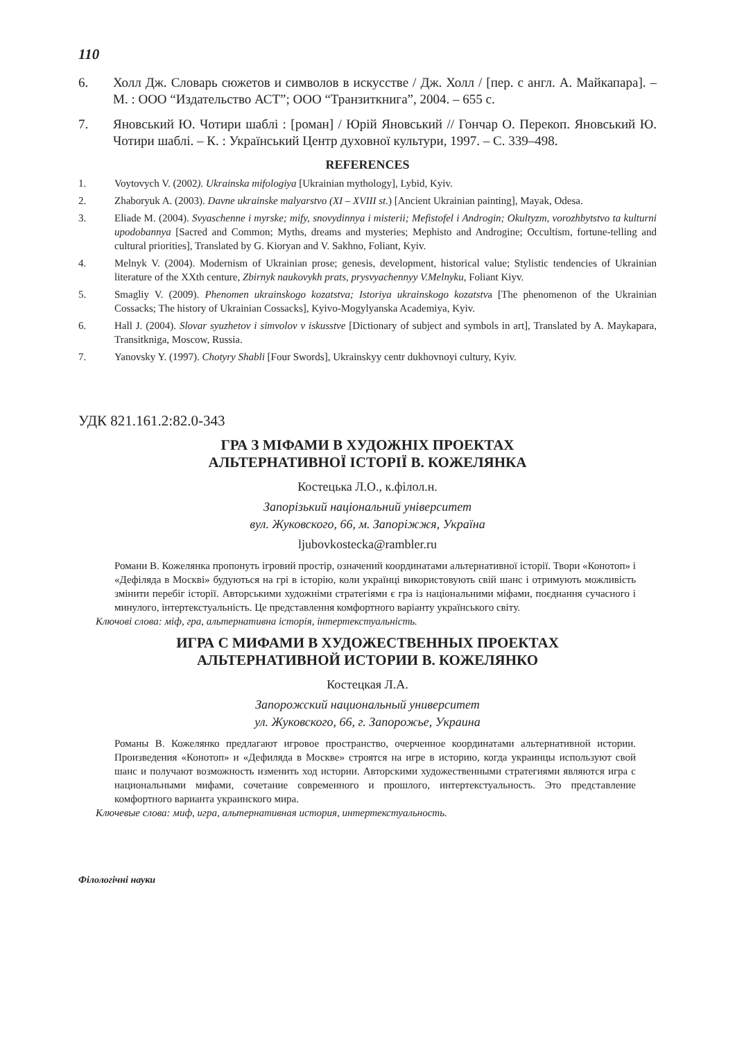110
6. Холл Дж. Словарь сюжетов и символов в искусстве / Дж. Холл / [пер. с англ. А. Майкапара]. – М. : ООО “Издательство АСТ”; ООО “Транзиткнига”, 2004. – 655 с.
7. Яновський Ю. Чотири шаблі : [роман] / Юрій Яновський // Гончар О. Перекоп. Яновський Ю. Чотири шаблі. – К. : Український Центр духовної культури, 1997. – С. 339–498.
REFERENCES
1. Voytovych V. (2002). Ukrainska mifologiya [Ukrainian mythology], Lybid, Kyiv.
2. Zhaboryuk A. (2003). Davne ukrainske malyarstvo (XI – XVIII st.) [Ancient Ukrainian painting], Mayak, Odesa.
3. Eliade M. (2004). Svyaschenne i myrske; mify, snovydinnya i misterii; Mefistofel i Androgin; Okultyzm, vorozhbytstvo ta kulturni upodobannya [Sacred and Common; Myths, dreams and mysteries; Mephisto and Androgine; Occultism, fortune-telling and cultural priorities], Translated by G. Kioryan and V. Sakhno, Foliant, Kyiv.
4. Melnyk V. (2004). Modernism of Ukrainian prose; genesis, development, historical value; Stylistic tendencies of Ukrainian literature of the XXth centure, Zbirnyk naukovykh prats, prysvyachennyy V.Melnyku, Foliant Kiyv.
5. Smagliy V. (2009). Phenomen ukrainskogo kozatstva; Istoriya ukrainskogo kozatstva [The phenomenon of the Ukrainian Cossacks; The history of Ukrainian Cossacks], Kyivo-Mogylyanska Academiya, Kyiv.
6. Hall J. (2004). Slovar syuzhetov i simvolov v iskusstve [Dictionary of subject and symbols in art], Translated by A. Maykapara, Transitkniga, Moscow, Russia.
7. Yanovsky Y. (1997). Chotyry Shabli [Four Swords], Ukrainskyy centr dukhovnoyi cultury, Kyiv.
УДК 821.161.2:82.0-343
ГРА З МІФАМИ В ХУДОЖНІХ ПРОЕКТАХ
АЛЬТЕРНАТИВНОЇ ІСТОРІЇ В. КОЖЕЛЯНКА
Костецька Л.О., к.філол.н.
Запорізький національний університет
вул. Жуковского, 66, м. Запоріжжя, Україна
ljubovkostecka@rambler.ru
Романи В. Кожелянка пропонуть ігровий простір, означений координатами альтернативної історії. Твори «Конотоп» і «Дефіляда в Москві» будуються на грі в історію, коли українці використовують свій шанс і отримують можливість змінити перебіг історії. Авторськими художніми стратегіями є гра із національними міфами, поєднання сучасного і минулого, інтертекстуальність. Це представлення комфортного варіанту українського світу.
Ключові слова: міф, гра, альтернативна історія, інтертекстуальність.
ИГРА С МИФАМИ В ХУДОЖЕСТВЕННЫХ ПРОЕКТАХ
АЛЬТЕРНАТИВНОЙ ИСТОРИИ В. КОЖЕЛЯНКО
Костецкая Л.А.
Запорожский национальный университет
ул. Жуковского, 66, г. Запорожье, Украина
Романы В. Кожелянко предлагают игровое пространство, очерченное координатами альтернативной истории. Произведения «Конотоп» и «Дефиляда в Москве» строятся на игре в историю, когда украинцы используют свой шанс и получают возможность изменить ход истории. Авторскими художественными стратегиями являются игра с национальными мифами, сочетание современного и прошлого, интертекстуальность. Это представление комфортного варианта украинского мира.
Ключевые слова: миф, игра, альтернативная история, интертекстуальность.
Філологічні науки